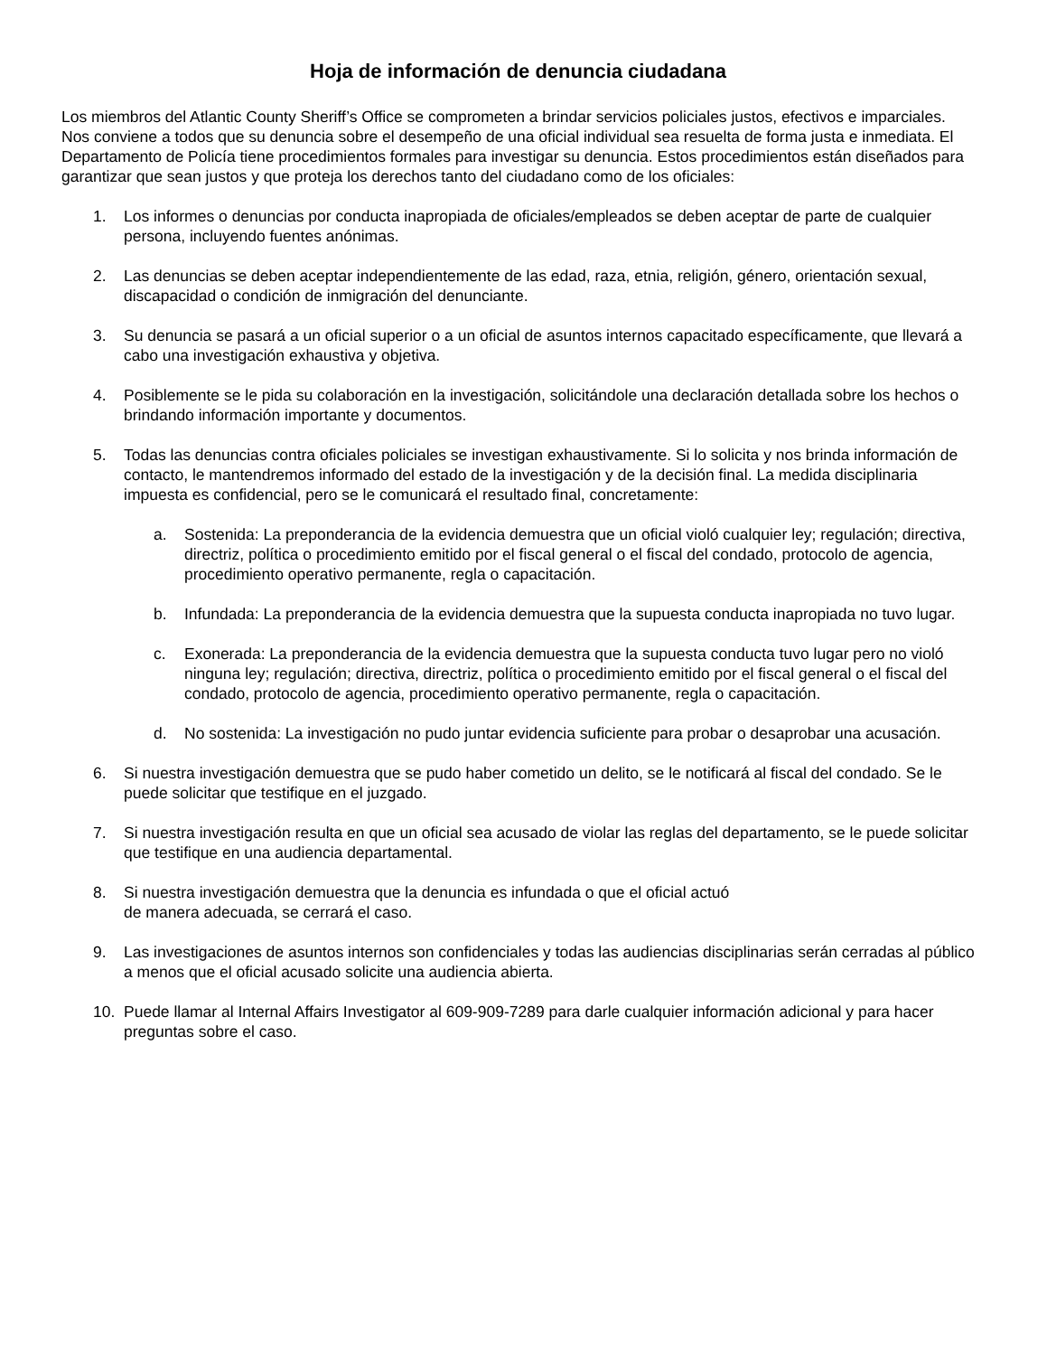Hoja de información de denuncia ciudadana
Los miembros del Atlantic County Sheriff’s Office se comprometen a brindar servicios policiales justos, efectivos e imparciales. Nos conviene a todos que su denuncia sobre el desempeño de una oficial individual sea resuelta de forma justa e inmediata. El Departamento de Policía tiene procedimientos formales para investigar su denuncia. Estos procedimientos están diseñados para garantizar que sean justos y que proteja los derechos tanto del ciudadano como de los oficiales:
1. Los informes o denuncias por conducta inapropiada de oficiales/empleados se deben aceptar de parte de cualquier persona, incluyendo fuentes anónimas.
2. Las denuncias se deben aceptar independientemente de las edad, raza, etnia, religión, género, orientación sexual, discapacidad o condición de inmigración del denunciante.
3. Su denuncia se pasará a un oficial superior o a un oficial de asuntos internos capacitado específicamente, que llevará a cabo una investigación exhaustiva y objetiva.
4. Posiblemente se le pida su colaboración en la investigación, solicitándole una declaración detallada sobre los hechos o brindando información importante y documentos.
5. Todas las denuncias contra oficiales policiales se investigan exhaustivamente. Si lo solicita y nos brinda información de contacto, le mantendremos informado del estado de la investigación y de la decisión final. La medida disciplinaria impuesta es confidencial, pero se le comunicará el resultado final, concretamente:
a. Sostenida: La preponderancia de la evidencia demuestra que un oficial violó cualquier ley; regulación; directiva, directriz, política o procedimiento emitido por el fiscal general o el fiscal del condado, protocolo de agencia, procedimiento operativo permanente, regla o capacitación.
b. Infundada: La preponderancia de la evidencia demuestra que la supuesta conducta inapropiada no tuvo lugar.
c. Exonerada: La preponderancia de la evidencia demuestra que la supuesta conducta tuvo lugar pero no violó ninguna ley; regulación; directiva, directriz, política o procedimiento emitido por el fiscal general o el fiscal del condado, protocolo de agencia, procedimiento operativo permanente, regla o capacitación.
d. No sostenida: La investigación no pudo juntar evidencia suficiente para probar o desaprobar una acusación.
6. Si nuestra investigación demuestra que se pudo haber cometido un delito, se le notificará al fiscal del condado. Se le puede solicitar que testifique en el juzgado.
7. Si nuestra investigación resulta en que un oficial sea acusado de violar las reglas del departamento, se le puede solicitar que testifique en una audiencia departamental.
8. Si nuestra investigación demuestra que la denuncia es infundada o que el oficial actuó
de manera adecuada, se cerrará el caso.
9. Las investigaciones de asuntos internos son confidenciales y todas las audiencias disciplinarias serán cerradas al público a menos que el oficial acusado solicite una audiencia abierta.
10. Puede llamar al Internal Affairs Investigator al 609-909-7289 para darle cualquier información adicional y para hacer preguntas sobre el caso.